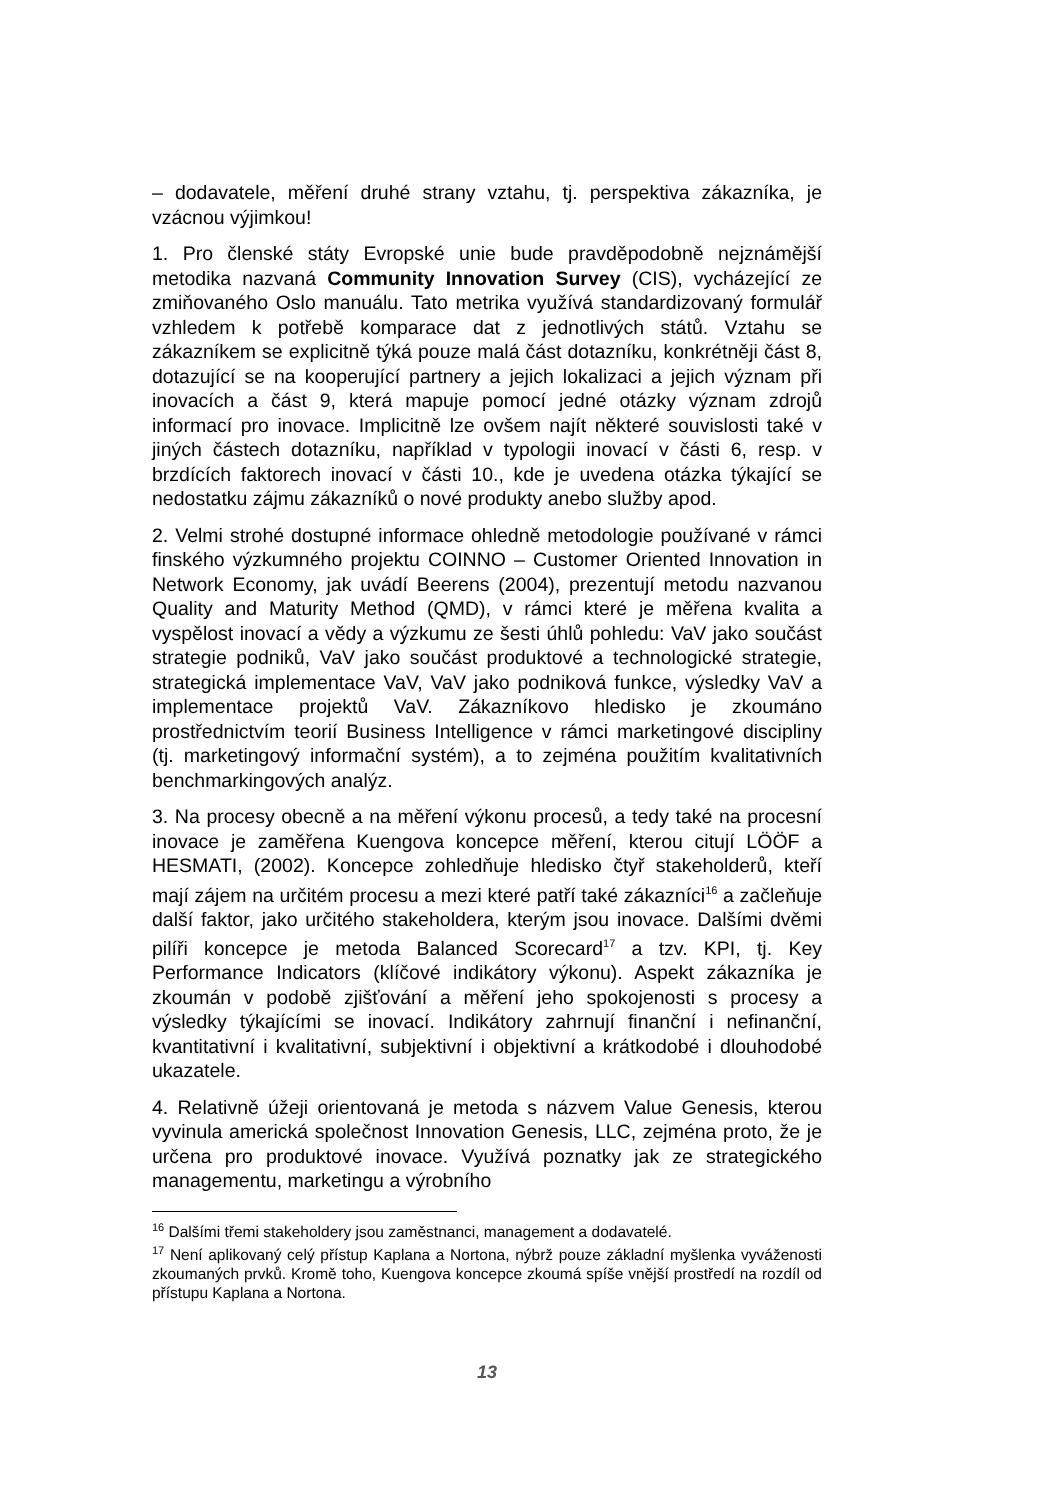– dodavatele, měření druhé strany vztahu, tj. perspektiva zákazníka, je vzácnou výjimkou!
1. Pro členské státy Evropské unie bude pravděpodobně nejznámější metodika nazvaná Community Innovation Survey (CIS), vycházející ze zmiňovaného Oslo manuálu. Tato metrika využívá standardizovaný formulář vzhledem k potřebě komparace dat z jednotlivých států. Vztahu se zákazníkem se explicitně týká pouze malá část dotazníku, konkrétněji část 8, dotazující se na kooperující partnery a jejich lokalizaci a jejich význam při inovacích a část 9, která mapuje pomocí jedné otázky význam zdrojů informací pro inovace. Implicitně lze ovšem najít některé souvislosti také v jiných částech dotazníku, například v typologii inovací v části 6, resp. v brzdících faktorech inovací v části 10., kde je uvedena otázka týkající se nedostatku zájmu zákazníků o nové produkty anebo služby apod.
2. Velmi strohé dostupné informace ohledně metodologie používané v rámci finského výzkumného projektu COINNO – Customer Oriented Innovation in Network Economy, jak uvádí Beerens (2004), prezentují metodu nazvanou Quality and Maturity Method (QMD), v rámci které je měřena kvalita a vyspělost inovací a vědy a výzkumu ze šesti úhlů pohledu: VaV jako součást strategie podniků, VaV jako součást produktové a technologické strategie, strategická implementace VaV, VaV jako podniková funkce, výsledky VaV a implementace projektů VaV. Zákazníkovo hledisko je zkoumáno prostřednictvím teorií Business Intelligence v rámci marketingové discipliny (tj. marketingový informační systém), a to zejména použitím kvalitativních benchmarkingových analýz.
3. Na procesy obecně a na měření výkonu procesů, a tedy také na procesní inovace je zaměřena Kuengova koncepce měření, kterou citují LÖÖF a HESMATI, (2002). Koncepce zohledňuje hledisko čtyř stakeholderů, kteří mají zájem na určitém procesu a mezi které patří také zákazníci<sup>16</sup> a začleňuje další faktor, jako určitého stakeholdera, kterým jsou inovace. Dalšími dvěmi pilíři koncepce je metoda Balanced Scorecard<sup>17</sup> a tzv. KPI, tj. Key Performance Indicators (klíčové indikátory výkonu). Aspekt zákazníka je zkoumán v podobě zjišťování a měření jeho spokojenosti s procesy a výsledky týkajícími se inovací. Indikátory zahrnují finanční i nefinanční, kvantitativní i kvalitativní, subjektivní i objektivní a krátkodobé i dlouhodobé ukazatele.
4. Relativně úžeji orientovaná je metoda s názvem Value Genesis, kterou vyvinula americká společnost Innovation Genesis, LLC, zejména proto, že je určena pro produktové inovace. Využívá poznatky jak ze strategického managementu, marketingu a výrobního
<sup>16</sup> Dalšími třemi stakeholdery jsou zaměstnanci, management a dodavatelé.
<sup>17</sup> Není aplikovaný celý přístup Kaplana a Nortona, nýbrž pouze základní myšlenka vyváženosti zkoumaných prvků. Kromě toho, Kuengova koncepce zkoumá spíše vnější prostředí na rozdíl od přístupu Kaplana a Nortona.
13